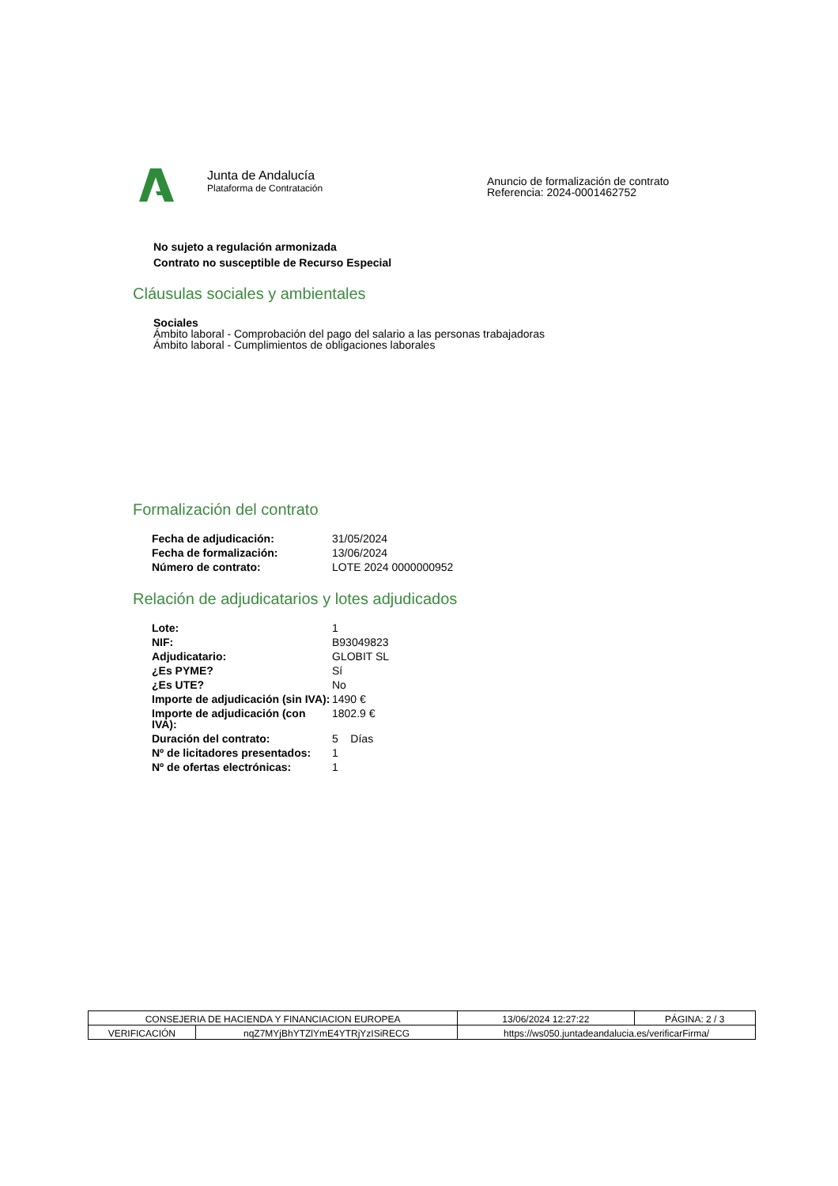Junta de Andalucía
Plataforma de Contratación
Anuncio de formalización de contrato
Referencia: 2024-0001462752
No sujeto a regulación armonizada
Contrato no susceptible de Recurso Especial
Cláusulas sociales y ambientales
Sociales
Ámbito laboral - Comprobación del pago del salario a las personas trabajadoras
Ámbito laboral - Cumplimientos de obligaciones laborales
Formalización del contrato
| Fecha de adjudicación: | 31/05/2024 |
| Fecha de formalización: | 13/06/2024 |
| Número de contrato: | LOTE 2024 0000000952 |
Relación de adjudicatarios y lotes adjudicados
| Lote: | 1 |
| NIF: | B93049823 |
| Adjudicatario: | GLOBIT SL |
| ¿Es PYME? | Sí |
| ¿Es UTE? | No |
| Importe de adjudicación (sin IVA): | 1490 € |
| Importe de adjudicación (con IVA): | 1802.9 € |
| Duración del contrato: | 5 Días |
| Nº de licitadores presentados: | 1 |
| Nº de ofertas electrónicas: | 1 |
| CONSEJERIA DE HACIENDA Y FINANCIACION EUROPEA | | 13/06/2024 12:27:22 | PÁGINA: 2 / 3 |
| VERIFICACIÓN | nqZ7MYjBhYTZlYmE4YTRjYzISiRECG | https://ws050.juntadeandalucia.es/verificarFirma/ | |